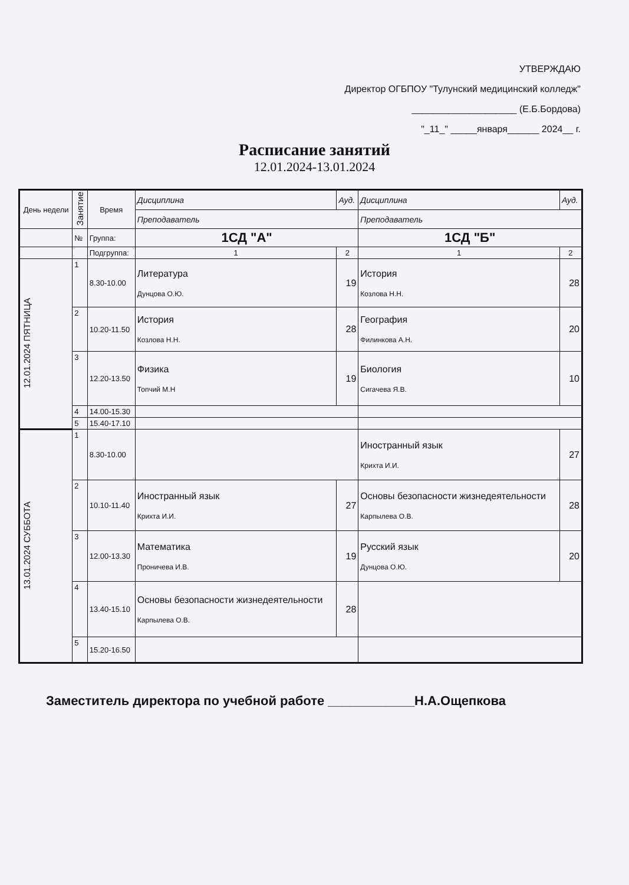УТВЕРЖДАЮ
Директор ОГБПОУ "Тулунский медицинский колледж"
____________________ (Е.Б.Бордова)
"_11_" _____января______ 2024__ г.
Расписание занятий
12.01.2024-13.01.2024
| День недели | Занятие | Время | Дисциплина | | Ауд. | Дисциплина | | Ауд. |
| --- | --- | --- | --- | --- | --- | --- | --- | --- |
| | | | Преподаватель | | | Преподаватель | | |
| | № | Группа: | 1СД "А" | | | 1СД "Б" | | |
| | | Подгруппа: | 1 | 2 | | 1 | 2 | |
| 12.01.2024 ПЯТНИЦА | 1 | 8.30-10.00 | Литература Дунцова О.Ю. | | 19 | История Козлова Н.Н. | | 28 |
| | 2 | 10.20-11.50 | История Козлова Н.Н. | | 28 | География Филинкова А.Н. | | 20 |
| | 3 | 12.20-13.50 | Физика Топчий М.Н | | 19 | Биология Сигачева Я.В. | | 10 |
| | 4 | 14.00-15.30 | | | | | | |
| | 5 | 15.40-17.10 | | | | | | |
| 13.01.2024 СУББОТА | 1 | 8.30-10.00 | | | | Иностранный язык Крихта И.И. | | 27 |
| | 2 | 10.10-11.40 | Иностранный язык Крихта И.И. | | 27 | Основы безопасности жизнедеятельности Карпылева О.В. | | 28 |
| | 3 | 12.00-13.30 | Математика Проничева И.В. | | 19 | Русский язык Дунцова О.Ю. | | 20 |
| | 4 | 13.40-15.10 | Основы безопасности жизнедеятельности Карпылева О.В. | | 28 | | | |
| | 5 | 15.20-16.50 | | | | | | |
Заместитель директора по учебной работе ____________Н.А.Ощепкова